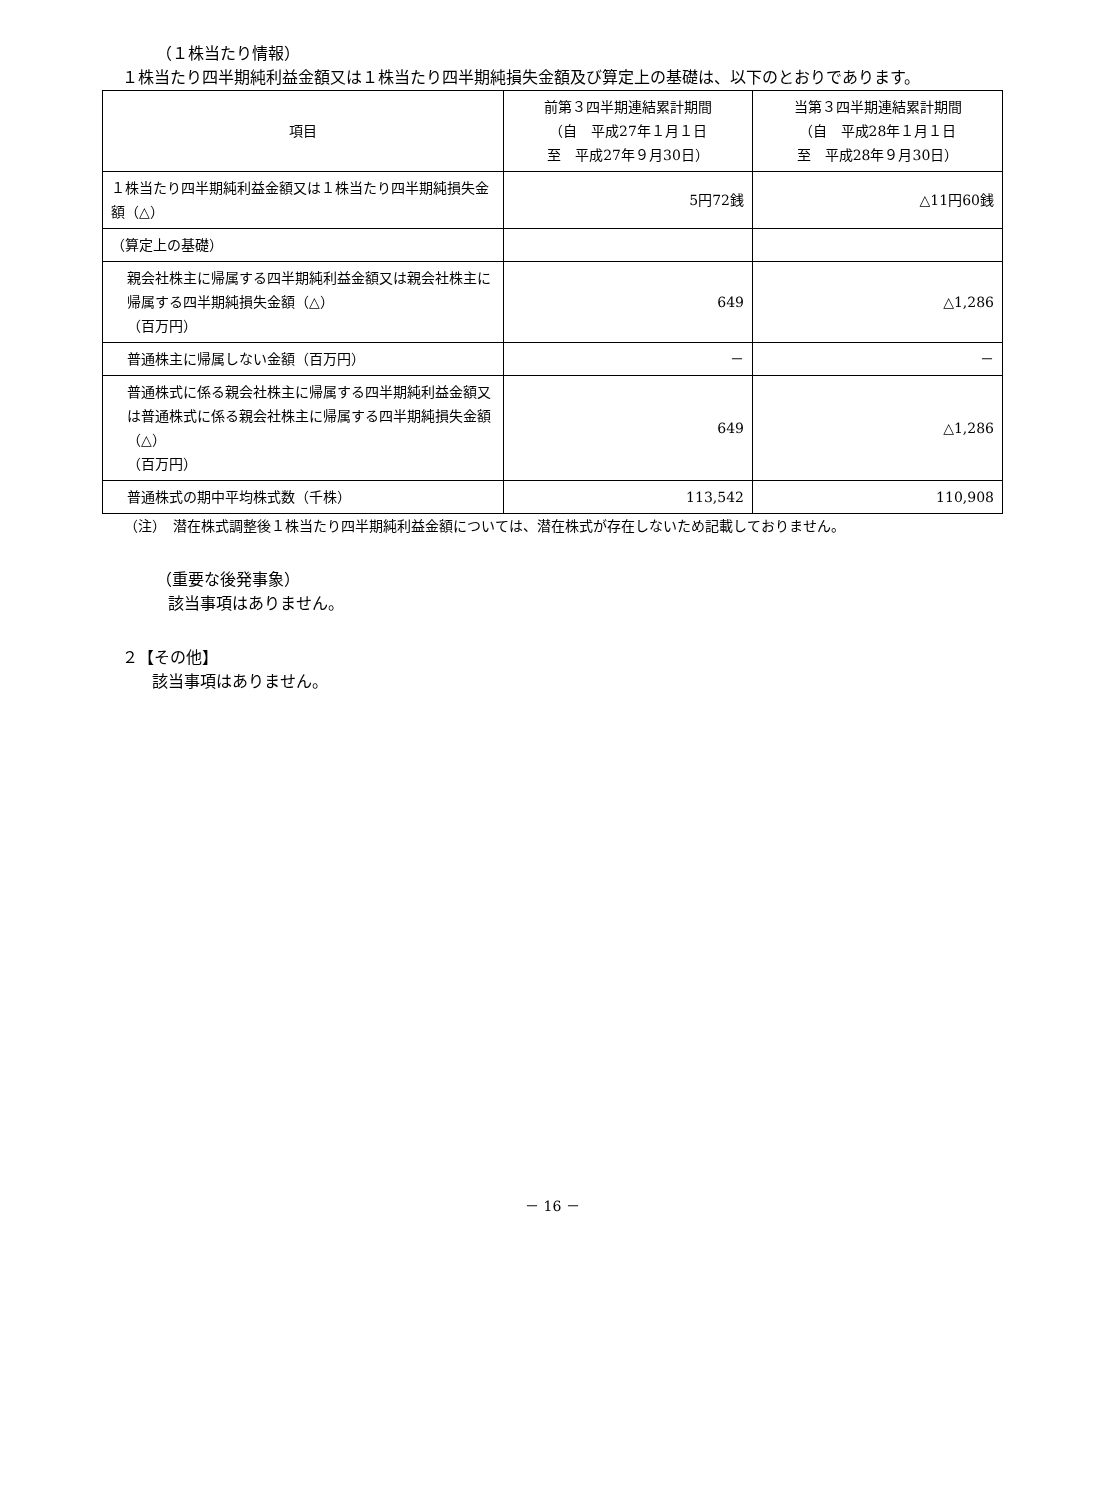（１株当たり情報）
１株当たり四半期純利益金額又は１株当たり四半期純損失金額及び算定上の基礎は、以下のとおりであります。
| 項目 | 前第３四半期連結累計期間 （自 平成27年１月１日 至 平成27年９月30日） | 当第３四半期連結累計期間 （自 平成28年１月１日 至 平成28年９月30日） |
| --- | --- | --- |
| １株当たり四半期純利益金額又は１株当たり四半期純損失金額（△） | 5円72銭 | △11円60銭 |
| （算定上の基礎） | | |
| 親会社株主に帰属する四半期純利益金額又は親会社株主に帰属する四半期純損失金額（△） （百万円） | 649 | △1,286 |
| 普通株主に帰属しない金額（百万円） | － | － |
| 普通株式に係る親会社株主に帰属する四半期純利益金額又は普通株式に係る親会社株主に帰属する四半期純損失金額（△） （百万円） | 649 | △1,286 |
| 普通株式の期中平均株式数（千株） | 113,542 | 110,908 |
（注）　潜在株式調整後１株当たり四半期純利益金額については、潜在株式が存在しないため記載しておりません。
（重要な後発事象）
該当事項はありません。
２【その他】
該当事項はありません。
－ 16 －